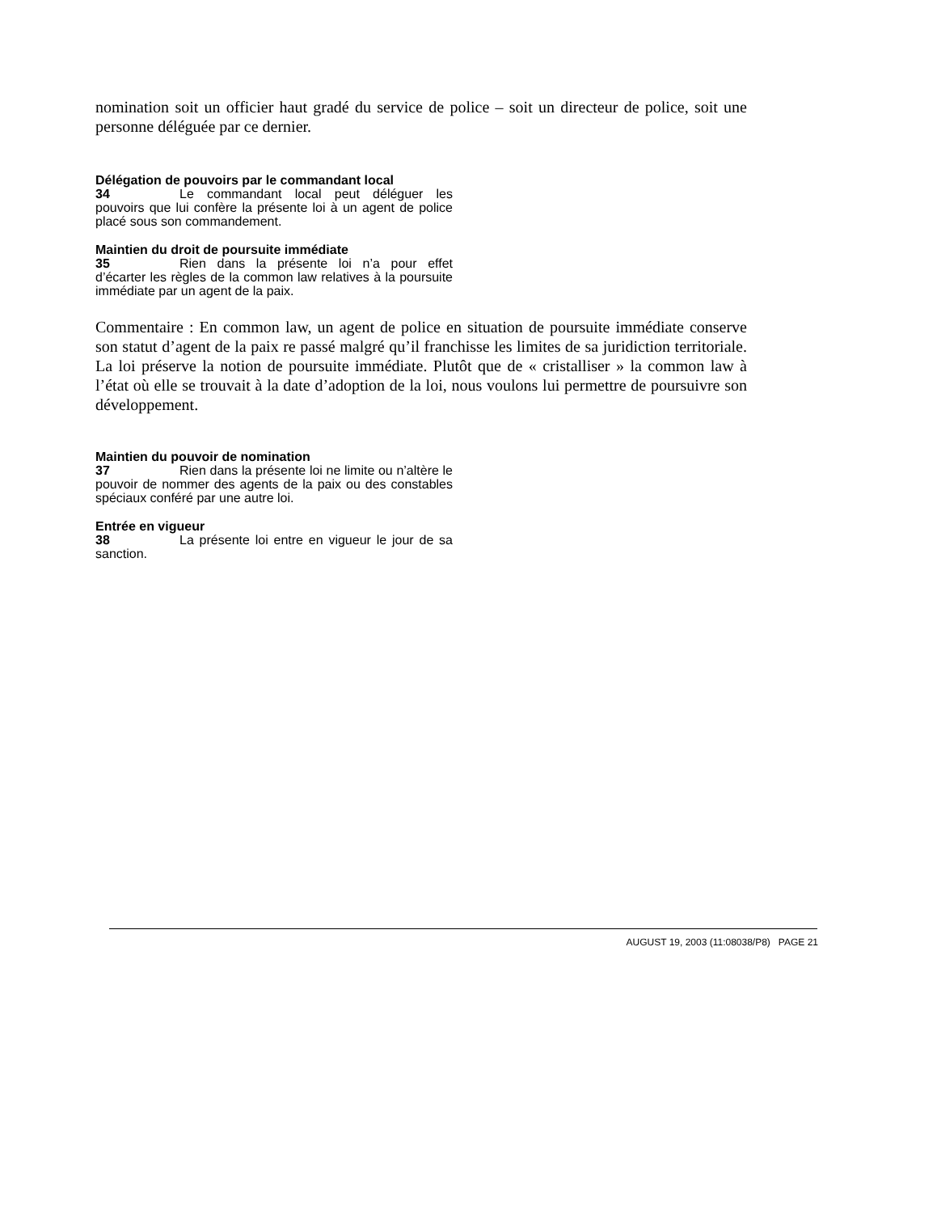nomination soit un officier haut gradé du service de police – soit un directeur de police, soit une personne déléguée par ce dernier.
Délégation de pouvoirs par le commandant local
34 Le commandant local peut déléguer les pouvoirs que lui confère la présente loi à un agent de police placé sous son commandement.
Maintien du droit de poursuite immédiate
35 Rien dans la présente loi n’a pour effet d’écarter les règles de la common law relatives à la poursuite immédiate par un agent de la paix.
Commentaire : En common law, un agent de police en situation de poursuite immédiate conserve son statut d’agent de la paix re passé malgré qu’il franchisse les limites de sa juridiction territoriale. La loi préserve la notion de poursuite immédiate. Plutôt que de « cristalliser » la common law à l’état où elle se trouvait à la date d’adoption de la loi, nous voulons lui permettre de poursuivre son développement.
Maintien du pouvoir de nomination
37 Rien dans la présente loi ne limite ou n’altère le pouvoir de nommer des agents de la paix ou des constables spéciaux conféré par une autre loi.
Entrée en vigueur
38 La présente loi entre en vigueur le jour de sa sanction.
AUGUST 19, 2003 (11:08038/P8) PAGE 21